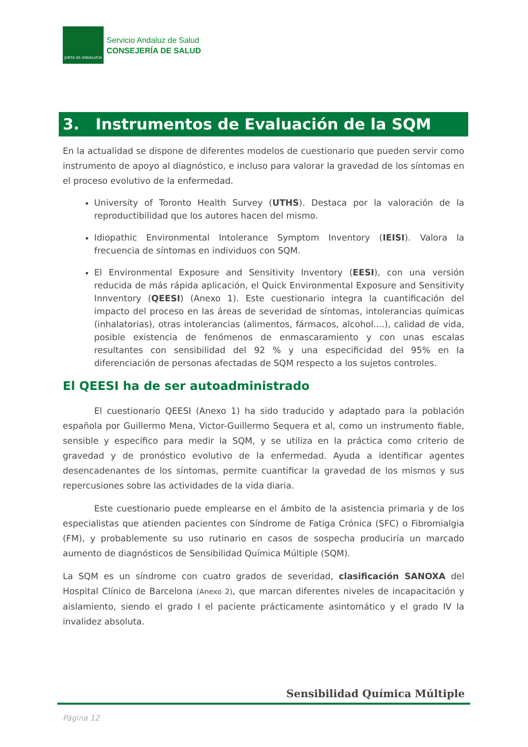JUNTA DE ANDALUCIA
Servicio Andaluz de Salud
CONSEJERÍA DE SALUD
3. Instrumentos de Evaluación de la SQM
En la actualidad se dispone de diferentes modelos de cuestionario que pueden servir como instrumento de apoyo al diagnóstico, e incluso para valorar la gravedad de los síntomas en el proceso evolutivo de la enfermedad.
University of Toronto Health Survey (UTHS). Destaca por la valoración de la reproductibilidad que los autores hacen del mismo.
Idiopathic Environmental Intolerance Symptom Inventory (IEISI). Valora la frecuencia de síntomas en individuos con SQM.
El Environmental Exposure and Sensitivity Inventory (EESI), con una versión reducida de más rápida aplicación, el Quick Environmental Exposure and Sensitivity Innventory (QEESI) (Anexo 1). Este cuestionario integra la cuantificación del impacto del proceso en las áreas de severidad de síntomas, intolerancias químicas (inhalatorias), otras intolerancias (alimentos, fármacos, alcohol....), calidad de vida, posible existencia de fenómenos de enmascaramiento y con unas escalas resultantes con sensibilidad del 92 % y una especificidad del 95% en la diferenciación de personas afectadas de SQM respecto a los sujetos controles.
El QEESI ha de ser autoadministrado
El cuestionario QEESI (Anexo 1) ha sido traducido y adaptado para la población española por Guillermo Mena, Victor-Guillermo Sequera et al, como un instrumento fiable, sensible y específico para medir la SQM, y se utiliza en la práctica como criterio de gravedad y de pronóstico evolutivo de la enfermedad. Ayuda a identificar agentes desencadenantes de los síntomas, permite cuantificar la gravedad de los mismos y sus repercusiones sobre las actividades de la vida diaria.
Este cuestionario puede emplearse en el ámbito de la asistencia primaria y de los especialistas que atienden pacientes con Síndrome de Fatiga Crónica (SFC) o Fibromialgia (FM), y probablemente su uso rutinario en casos de sospecha produciría un marcado aumento de diagnósticos de Sensibilidad Química Múltiple (SQM).
La SQM es un síndrome con cuatro grados de severidad, clasificación SANOXA del Hospital Clínico de Barcelona (Anexo 2), que marcan diferentes niveles de incapacitación y aislamiento, siendo el grado I el paciente prácticamente asintomático y el grado IV la invalidez absoluta.
Sensibilidad Química Múltiple
Página 12